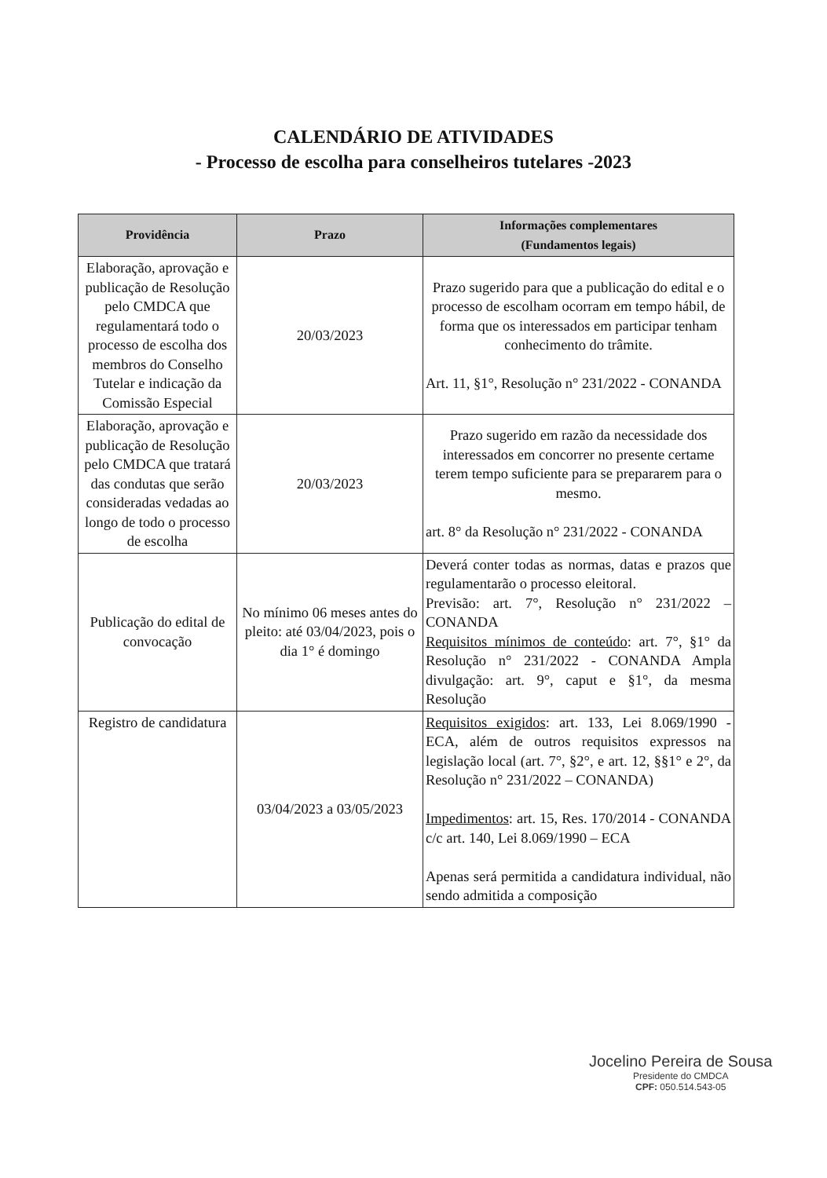CALENDÁRIO DE ATIVIDADES
- Processo de escolha para conselheiros tutelares -2023
| Providência | Prazo | Informações complementares (Fundamentos legais) |
| --- | --- | --- |
| Elaboração, aprovação e publicação de Resolução pelo CMDCA que regulamentará todo o processo de escolha dos membros do Conselho Tutelar e indicação da Comissão Especial | 20/03/2023 | Prazo sugerido para que a publicação do edital e o processo de escolham ocorram em tempo hábil, de forma que os interessados em participar tenham conhecimento do trâmite. Art. 11, §1°, Resolução n° 231/2022 - CONANDA |
| Elaboração, aprovação e publicação de Resolução pelo CMDCA que tratará das condutas que serão consideradas vedadas ao longo de todo o processo de escolha | 20/03/2023 | Prazo sugerido em razão da necessidade dos interessados em concorrer no presente certame terem tempo suficiente para se prepararem para o mesmo. art. 8° da Resolução n° 231/2022 - CONANDA |
| Publicação do edital de convocação | No mínimo 06 meses antes do pleito: até 03/04/2023, pois o dia 1° é domingo | Deverá conter todas as normas, datas e prazos que regulamentarão o processo eleitoral. Previsão: art. 7°, Resolução n° 231/2022 – CONANDA Requisitos mínimos de conteúdo : art. 7°, §1° da Resolução n° 231/2022 - CONANDA Ampla divulgação: art. 9°, caput e §1°, da mesma Resolução |
| Registro de candidatura | 03/04/2023 a 03/05/2023 | Requisitos exigidos : art. 133, Lei 8.069/1990 - ECA, além de outros requisitos expressos na legislação local (art. 7°, §2°, e art. 12, §§1° e 2°, da Resolução n° 231/2022 – CONANDA) Impedimentos : art. 15, Res. 170/2014 - CONANDA c/c art. 140, Lei 8.069/1990 – ECA Apenas será permitida a candidatura individual, não sendo admitida a composição |
Jocelino Pereira de Sousa
Presidente do CMDCA
CPF: 050.514.543-05